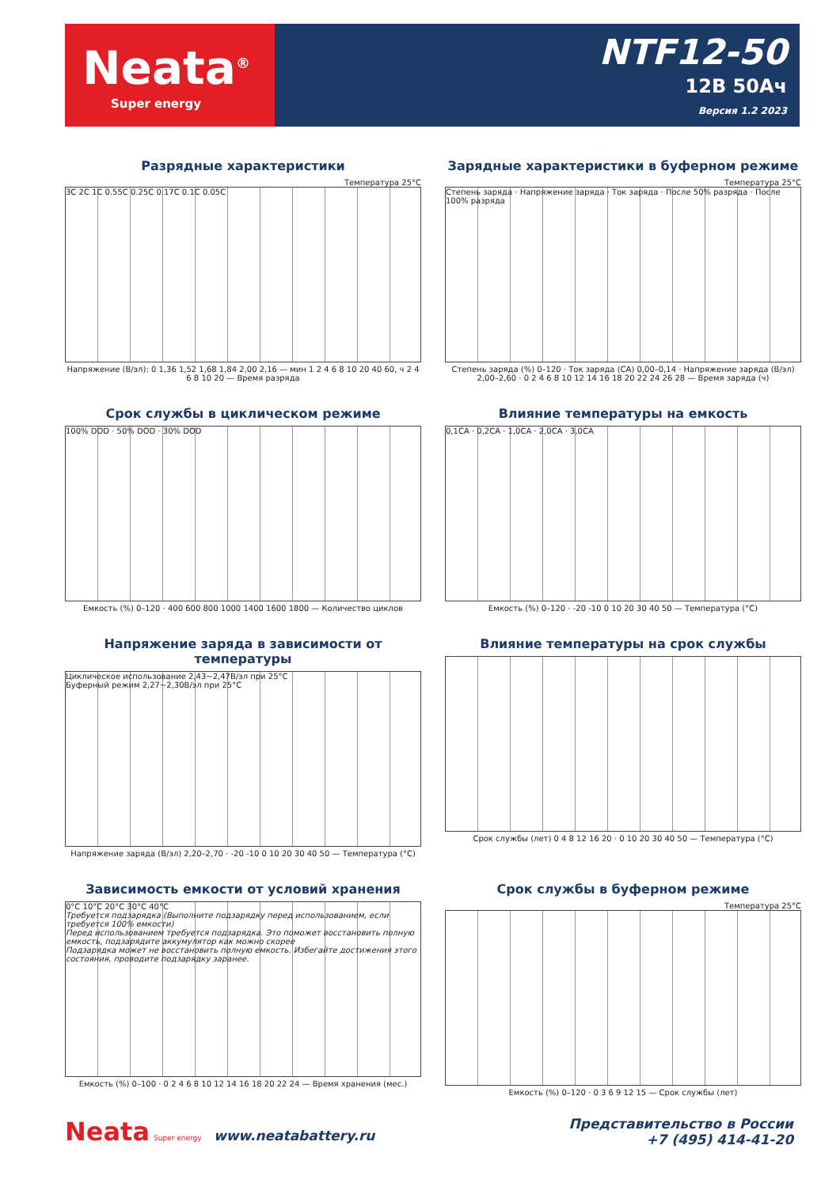Neata<sup>®</sup>
Super energy
NTF12-50
12В 50Ач
Версия 1.2 2023
Разрядные характеристики
Температура 25°C
3C 2C 1C 0.55C 0.25C 0.17C 0.1C 0.05C
Напряжение (В/эл): 0 1,36 1,52 1,68 1,84 2,00 2,16 — мин 1 2 4 6 8 10 20 40 60, ч 2 4 6 8 10 20 — Время разряда
Зарядные характеристики в буферном режиме
Температура 25°C
Степень заряда · Напряжение заряда · Ток заряда · После 50% разряда · После 100% разряда
Степень заряда (%) 0–120 · Ток заряда (CA) 0,00–0,14 · Напряжение заряда (В/эл) 2,00–2,60 · 0 2 4 6 8 10 12 14 16 18 20 22 24 26 28 — Время заряда (ч)
Срок службы в циклическом режиме
100% DOD · 50% DOD · 30% DOD
Емкость (%) 0–120 · 400 600 800 1000 1400 1600 1800 — Количество циклов
Влияние температуры на емкость
0,1CA · 0,2CA · 1,0CA · 2,0CA · 3,0CA
Емкость (%) 0–120 · -20 -10 0 10 20 30 40 50 — Температура (°C)
Напряжение заряда в зависимости от температуры
Циклическое использование 2,43~2,47В/эл при 25°C
Буферный режим 2,27~2,30В/эл при 25°C
Напряжение заряда (В/эл) 2,20–2,70 · -20 -10 0 10 20 30 40 50 — Температура (°C)
Влияние температуры на срок службы
Срок службы (лет) 0 4 8 12 16 20 · 0 10 20 30 40 50 — Температура (°C)
Зависимость емкости от условий хранения
0°C 10°C 20°C 30°C 40°C
Требуется подзарядка (Выполните подзарядку перед использованием, если требуется 100% емкости)
Перед использованием требуется подзарядка. Это поможет восстановить полную емкость, подзарядите аккумулятор как можно скорее
Подзарядка может не восстановить полную емкость. Избегайте достижения этого состояния, проводите подзарядку заранее.
Емкость (%) 0–100 · 0 2 4 6 8 10 12 14 16 18 20 22 24 — Время хранения (мес.)
Срок службы в буферном режиме
Температура 25°C
Емкость (%) 0–120 · 0 3 6 9 12 15 — Срок службы (лет)
Neata Super energy www.neatabattery.ru
Представительство в России
+7 (495) 414-41-20